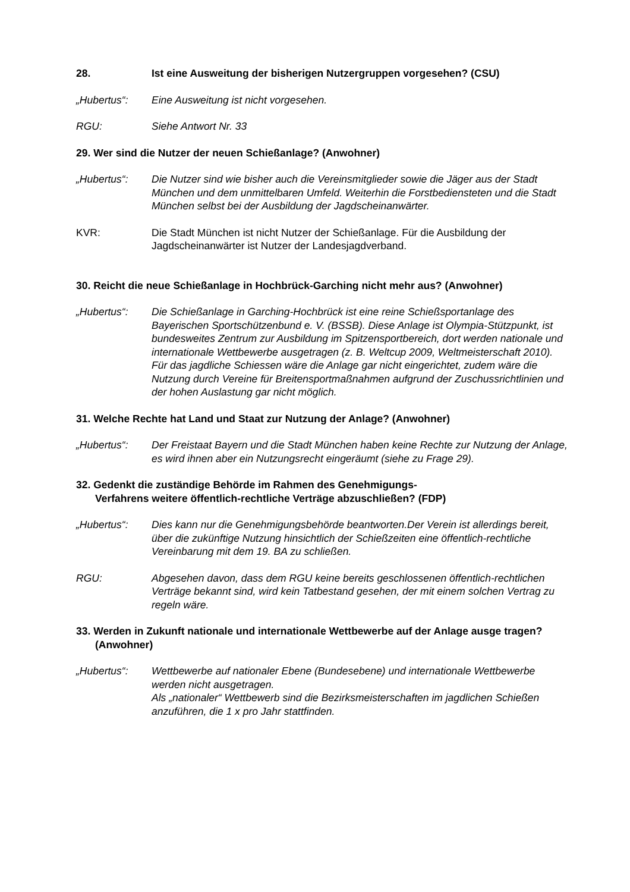28. Ist eine Ausweitung der bisherigen Nutzergruppen vorgesehen? (CSU)
„Hubertus“: Eine Ausweitung ist nicht vorgesehen.
RGU: Siehe Antwort Nr. 33
29. Wer sind die Nutzer der neuen Schießanlage? (Anwohner)
„Hubertus“: Die Nutzer sind wie bisher auch die Vereinsmitglieder sowie die Jäger aus der Stadt München und dem unmittelbaren Umfeld. Weiterhin die Forstbediensteten und die Stadt München selbst bei der Ausbildung der Jagdscheinanwärter.
KVR: Die Stadt München ist nicht Nutzer der Schießanlage. Für die Ausbildung der Jagdscheinanwärter ist Nutzer der Landesjagdverband.
30. Reicht die neue Schießanlage in Hochbrück-Garching nicht mehr aus? (Anwohner)
„Hubertus“: Die Schießanlage in Garching-Hochbrück ist eine reine Schießsportanlage des Bayerischen Sportschützenbund e. V. (BSSB). Diese Anlage ist Olympia-Stützpunkt, ist bundesweites Zentrum zur Ausbildung im Spitzensportbereich, dort werden nationale und internationale Wettbewerbe ausgetragen (z. B. Weltcup 2009, Weltmeisterschaft 2010). Für das jagdliche Schiessen wäre die Anlage gar nicht eingerichtet, zudem wäre die Nutzung durch Vereine für Breitensportmaßnahmen aufgrund der Zuschussrichtlinien und der hohen Auslastung gar nicht möglich.
31. Welche Rechte hat Land und Staat zur Nutzung der Anlage? (Anwohner)
„Hubertus“: Der Freistaat Bayern und die Stadt München haben keine Rechte zur Nutzung der Anlage, es wird ihnen aber ein Nutzungsrecht eingeräumt (siehe zu Frage 29).
32. Gedenkt die zuständige Behörde im Rahmen des Genehmigungs-
Verfahrens weitere öffentlich-rechtliche Verträge abzuschließen? (FDP)
„Hubertus“: Dies kann nur die Genehmigungsbehörde beantworten.Der Verein ist allerdings bereit, über die zukünftige Nutzung hinsichtlich der Schießzeiten eine öffentlich-rechtliche Vereinbarung mit dem 19. BA zu schließen.
RGU: Abgesehen davon, dass dem RGU keine bereits geschlossenen öffentlich-rechtlichen Verträge bekannt sind, wird kein Tatbestand gesehen, der mit einem solchen Vertrag zu regeln wäre.
33. Werden in Zukunft nationale und internationale Wettbewerbe auf der Anlage ausge tragen? (Anwohner)
„Hubertus“: Wettbewerbe auf nationaler Ebene (Bundesebene) und internationale Wettbewerbe werden nicht ausgetragen.
Als „nationaler“ Wettbewerb sind die Bezirksmeisterschaften im jagdlichen Schießen anzuführen, die 1 x pro Jahr stattfinden.